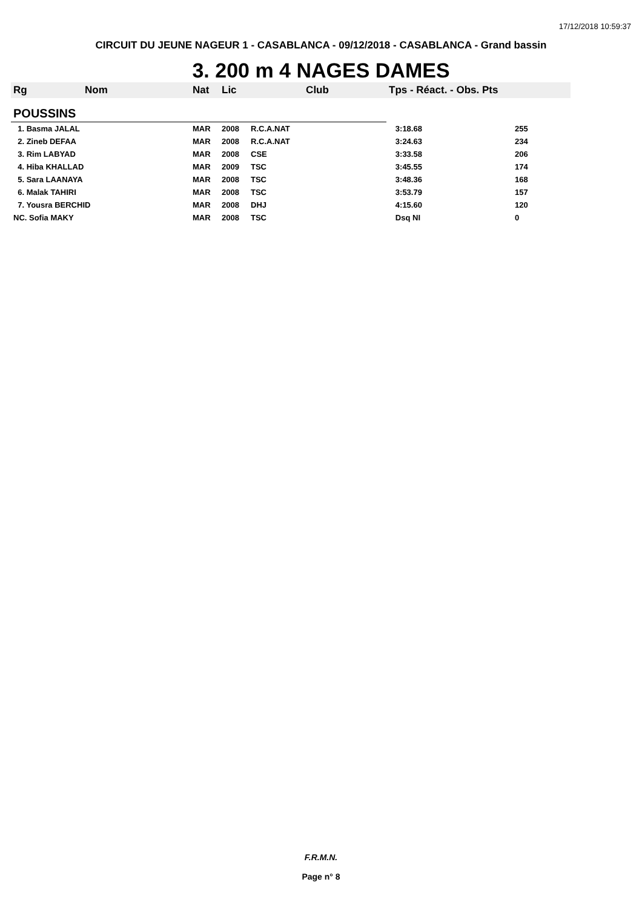17/12/2018 10:59:37
CIRCUIT DU JEUNE NAGEUR 1 - CASABLANCA - 09/12/2018 - CASABLANCA - Grand bassin
3. 200 m 4 NAGES DAMES
| Rg | Nom | Nat | Lic | Club | Tps - Réact. - Obs. Pts | |
| --- | --- | --- | --- | --- | --- | --- |
| POUSSINS | | | | | | |
| 1. Basma JALAL | | MAR | 2008 | R.C.A.NAT | 3:18.68 | 255 |
| 2. Zineb DEFAA | | MAR | 2008 | R.C.A.NAT | 3:24.63 | 234 |
| 3. Rim LABYAD | | MAR | 2008 | CSE | 3:33.58 | 206 |
| 4. Hiba KHALLAD | | MAR | 2009 | TSC | 3:45.55 | 174 |
| 5. Sara LAANAYA | | MAR | 2008 | TSC | 3:48.36 | 168 |
| 6. Malak TAHIRI | | MAR | 2008 | TSC | 3:53.79 | 157 |
| 7. Yousra BERCHID | | MAR | 2008 | DHJ | 4:15.60 | 120 |
| NC. Sofia MAKY | | MAR | 2008 | TSC | Dsq NI | 0 |
F.R.M.N.
Page n° 8